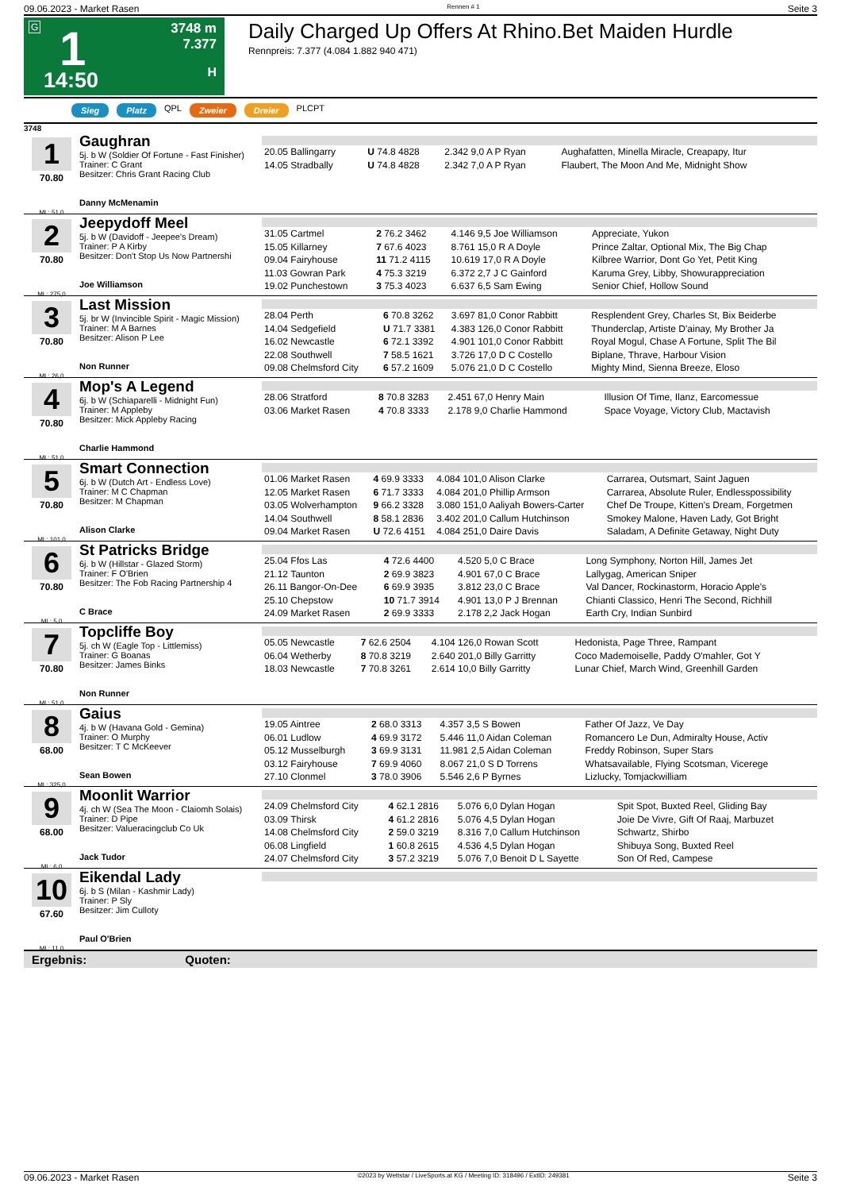09.06.2023 - Market Rasen Rennen # 1 Seite 3
G 1 3748 m
7.377
H 14:50
Daily Charged Up Offers At Rhino.Bet Maiden Hurdle
Rennpreis: 7.377 (4.084 1.882 940 471)
Sieg Platz QPL Zweier Dreier PLCPT
3748
1
70.80
ML: 51,0
Gaughran
5j. b W (Soldier Of Fortune - Fast Finisher)
Trainer: C Grant
Besitzer: Chris Grant Racing Club
Danny McMenamin
| 20.05 Ballingarry | U 74.8 4828 | 2.342 9,0 A P Ryan | Aughafatten, Minella Miracle, Creapapy, Itur |
| 14.05 Stradbally | U 74.8 4828 | 2.342 7,0 A P Ryan | Flaubert, The Moon And Me, Midnight Show |
2
70.80
ML: 275,0
Jeepydoff Meel
5j. b W (Davidoff - Jeepee's Dream)
Trainer: P A Kirby
Besitzer: Don't Stop Us Now Partnershi
Joe Williamson
| 31.05 Cartmel | 2 76.2 3462 | 4.146 9,5 Joe Williamson | Appreciate, Yukon |
| 15.05 Killarney | 7 67.6 4023 | 8.761 15,0 R A Doyle | Prince Zaltar, Optional Mix, The Big Chap |
| 09.04 Fairyhouse | 11 71.2 4115 | 10.619 17,0 R A Doyle | Kilbree Warrior, Dont Go Yet, Petit King |
| 11.03 Gowran Park | 4 75.3 3219 | 6.372 2,7 J C Gainford | Karuma Grey, Libby, Showurappreciation |
| 19.02 Punchestown | 3 75.3 4023 | 6.637 6,5 Sam Ewing | Senior Chief, Hollow Sound |
3
70.80
ML: 26,0
Last Mission
5j. br W (Invincible Spirit - Magic Mission)
Trainer: M A Barnes
Besitzer: Alison P Lee
Non Runner
| 28.04 Perth | 6 70.8 3262 | 3.697 81,0 Conor Rabbitt | Resplendent Grey, Charles St, Bix Beiderbe |
| 14.04 Sedgefield | U 71.7 3381 | 4.383 126,0 Conor Rabbitt | Thunderclap, Artiste D'ainay, My Brother Ja |
| 16.02 Newcastle | 6 72.1 3392 | 4.901 101,0 Conor Rabbitt | Royal Mogul, Chase A Fortune, Split The Bil |
| 22.08 Southwell | 7 58.5 1621 | 3.726 17,0 D C Costello | Biplane, Thrave, Harbour Vision |
| 09.08 Chelmsford City | 6 57.2 1609 | 5.076 21,0 D C Costello | Mighty Mind, Sienna Breeze, Eloso |
4
70.80
ML: 51,0
Mop's A Legend
6j. b W (Schiaparelli - Midnight Fun)
Trainer: M Appleby
Besitzer: Mick Appleby Racing
Charlie Hammond
| 28.06 Stratford | 8 70.8 3283 | 2.451 67,0 Henry Main | Illusion Of Time, Ilanz, Earcomessue |
| 03.06 Market Rasen | 4 70.8 3333 | 2.178 9,0 Charlie Hammond | Space Voyage, Victory Club, Mactavish |
5
70.80
ML: 101,0
Smart Connection
6j. b W (Dutch Art - Endless Love)
Trainer: M C Chapman
Besitzer: M Chapman
Alison Clarke
| 01.06 Market Rasen | 4 69.9 3333 | 4.084 101,0 Alison Clarke | Carrarea, Outsmart, Saint Jaguen |
| 12.05 Market Rasen | 6 71.7 3333 | 4.084 201,0 Phillip Armson | Carrarea, Absolute Ruler, Endlesspossibility |
| 03.05 Wolverhampton | 9 66.2 3328 | 3.080 151,0 Aaliyah Bowers-Carter | Chef De Troupe, Kitten's Dream, Forgetmen |
| 14.04 Southwell | 8 58.1 2836 | 3.402 201,0 Callum Hutchinson | Smokey Malone, Haven Lady, Got Bright |
| 09.04 Market Rasen | U 72.6 4151 | 4.084 251,0 Daire Davis | Saladam, A Definite Getaway, Night Duty |
6
70.80
ML: 5,0
St Patricks Bridge
6j. b W (Hillstar - Glazed Storm)
Trainer: F O'Brien
Besitzer: The Fob Racing Partnership 4
C Brace
| 25.04 Ffos Las | 4 72.6 4400 | 4.520 5,0 C Brace | Long Symphony, Norton Hill, James Jet |
| 21.12 Taunton | 2 69.9 3823 | 4.901 67,0 C Brace | Lallygag, American Sniper |
| 26.11 Bangor-On-Dee | 6 69.9 3935 | 3.812 23,0 C Brace | Val Dancer, Rockinastorm, Horacio Apple's |
| 25.10 Chepstow | 10 71.7 3914 | 4.901 13,0 P J Brennan | Chianti Classico, Henri The Second, Richhill |
| 24.09 Market Rasen | 2 69.9 3333 | 2.178 2,2 Jack Hogan | Earth Cry, Indian Sunbird |
7
70.80
ML: 51,0
Topcliffe Boy
5j. ch W (Eagle Top - Littlemiss)
Trainer: G Boanas
Besitzer: James Binks
Non Runner
| 05.05 Newcastle | 7 62.6 2504 | 4.104 126,0 Rowan Scott | Hedonista, Page Three, Rampant |
| 06.04 Wetherby | 8 70.8 3219 | 2.640 201,0 Billy Garritty | Coco Mademoiselle, Paddy O'mahler, Got Y |
| 18.03 Newcastle | 7 70.8 3261 | 2.614 10,0 Billy Garritty | Lunar Chief, March Wind, Greenhill Garden |
8
68.00
ML: 325,0
Gaius
4j. b W (Havana Gold - Gemina)
Trainer: O Murphy
Besitzer: T C McKeever
Sean Bowen
| 19.05 Aintree | 2 68.0 3313 | 4.357 3,5 S Bowen | Father Of Jazz, Ve Day |
| 06.01 Ludlow | 4 69.9 3172 | 5.446 11,0 Aidan Coleman | Romancero Le Dun, Admiralty House, Activ |
| 05.12 Musselburgh | 3 69.9 3131 | 11.981 2,5 Aidan Coleman | Freddy Robinson, Super Stars |
| 03.12 Fairyhouse | 7 69.9 4060 | 8.067 21,0 S D Torrens | Whatsavailable, Flying Scotsman, Vicerege |
| 27.10 Clonmel | 3 78.0 3906 | 5.546 2,6 P Byrnes | Lizlucky, Tomjackwilliam |
9
68.00
ML: 6,0
Moonlit Warrior
4j. ch W (Sea The Moon - Claiomh Solais)
Trainer: D Pipe
Besitzer: Valueracingclub Co Uk
Jack Tudor
| 24.09 Chelmsford City | 4 62.1 2816 | 5.076 6,0 Dylan Hogan | Spit Spot, Buxted Reel, Gliding Bay |
| 03.09 Thirsk | 4 61.2 2816 | 5.076 4,5 Dylan Hogan | Joie De Vivre, Gift Of Raaj, Marbuzet |
| 14.08 Chelmsford City | 2 59.0 3219 | 8.316 7,0 Callum Hutchinson | Schwartz, Shirbo |
| 06.08 Lingfield | 1 60.8 2615 | 4.536 4,5 Dylan Hogan | Shibuya Song, Buxted Reel |
| 24.07 Chelmsford City | 3 57.2 3219 | 5.076 7,0 Benoit D L Sayette | Son Of Red, Campese |
10
67.60
ML: 11,0
Eikendal Lady
6j. b S (Milan - Kashmir Lady)
Trainer: P Sly
Besitzer: Jim Culloty
Paul O'Brien
Ergebnis: Quoten:
09.06.2023 - Market Rasen ©2023 by Wettstar / LiveSports.at KG / Meeting ID: 318496 / ExtID: 249381 Seite 3